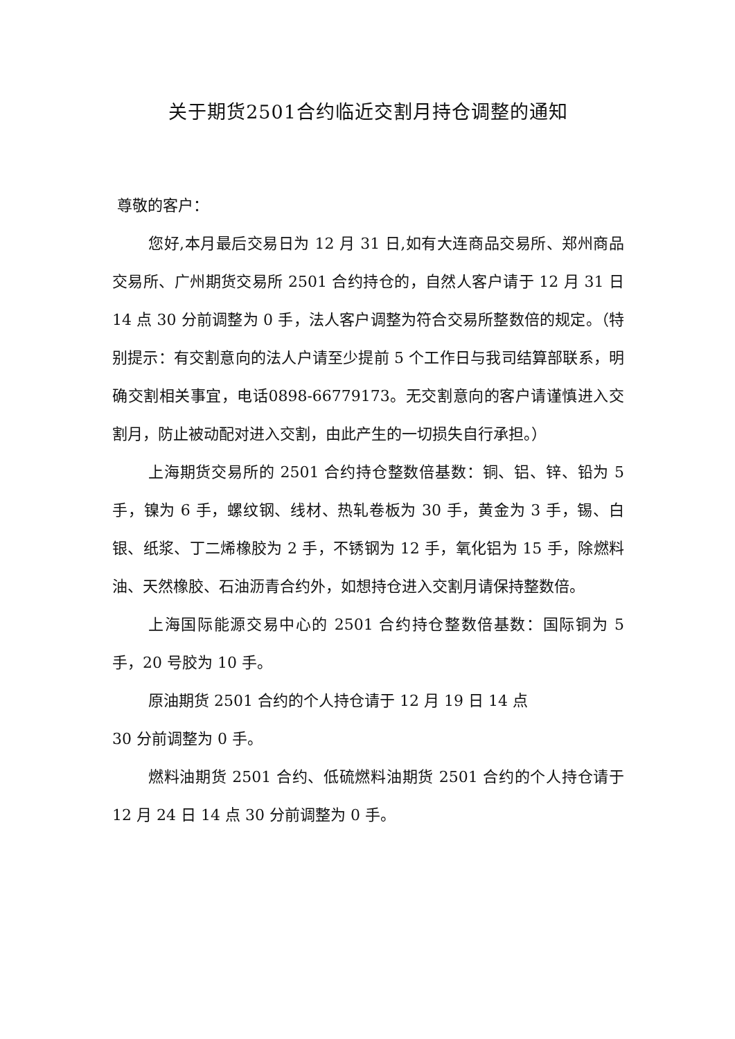关于期货2501合约临近交割月持仓调整的通知
尊敬的客户：
您好,本月最后交易日为 12 月 31 日,如有大连商品交易所、郑州商品交易所、广州期货交易所 2501 合约持仓的，自然人客户请于 12 月 31 日 14 点 30 分前调整为 0 手，法人客户调整为符合交易所整数倍的规定。（特别提示：有交割意向的法人户请至少提前 5 个工作日与我司结算部联系，明确交割相关事宜，电话0898-66779173。无交割意向的客户请谨慎进入交割月，防止被动配对进入交割，由此产生的一切损失自行承担。）
上海期货交易所的 2501 合约持仓整数倍基数：铜、铝、锌、铅为 5 手，镍为 6 手，螺纹钢、线材、热轧卷板为 30 手，黄金为 3 手，锡、白银、纸浆、丁二烯橡胶为 2 手，不锈钢为 12 手，氧化铝为 15 手，除燃料油、天然橡胶、石油沥青合约外，如想持仓进入交割月请保持整数倍。
上海国际能源交易中心的 2501 合约持仓整数倍基数：国际铜为 5 手，20 号胶为 10 手。
原油期货 2501 合约的个人持仓请于 12 月 19 日 14 点
30 分前调整为 0 手。
燃料油期货 2501 合约、低硫燃料油期货 2501 合约的个人持仓请于 12 月 24 日 14 点 30 分前调整为 0 手。